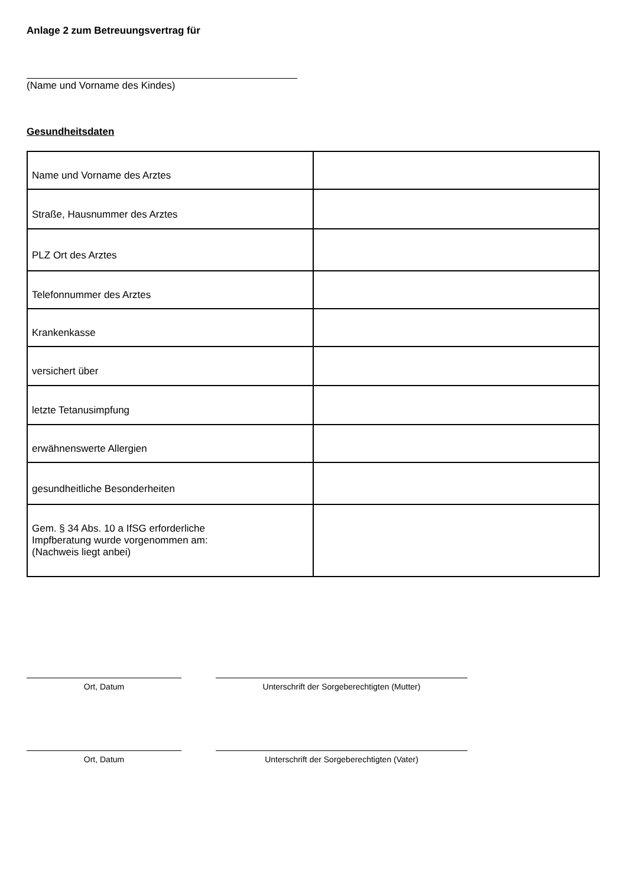Anlage 2 zum Betreuungsvertrag für
(Name und Vorname des Kindes)
Gesundheitsdaten
| Name und Vorname des Arztes | |
| Straße, Hausnummer des Arztes | |
| PLZ Ort des Arztes | |
| Telefonnummer des Arztes | |
| Krankenkasse | |
| versichert über | |
| letzte Tetanusimpfung | |
| erwähnenswerte Allergien | |
| gesundheitliche Besonderheiten | |
| Gem. § 34 Abs. 10 a IfSG erforderliche Impfberatung wurde vorgenommen am: (Nachweis liegt anbei) | |
Ort, Datum Unterschrift der Sorgeberechtigten (Mutter)
Ort, Datum Unterschrift der Sorgeberechtigten (Vater)